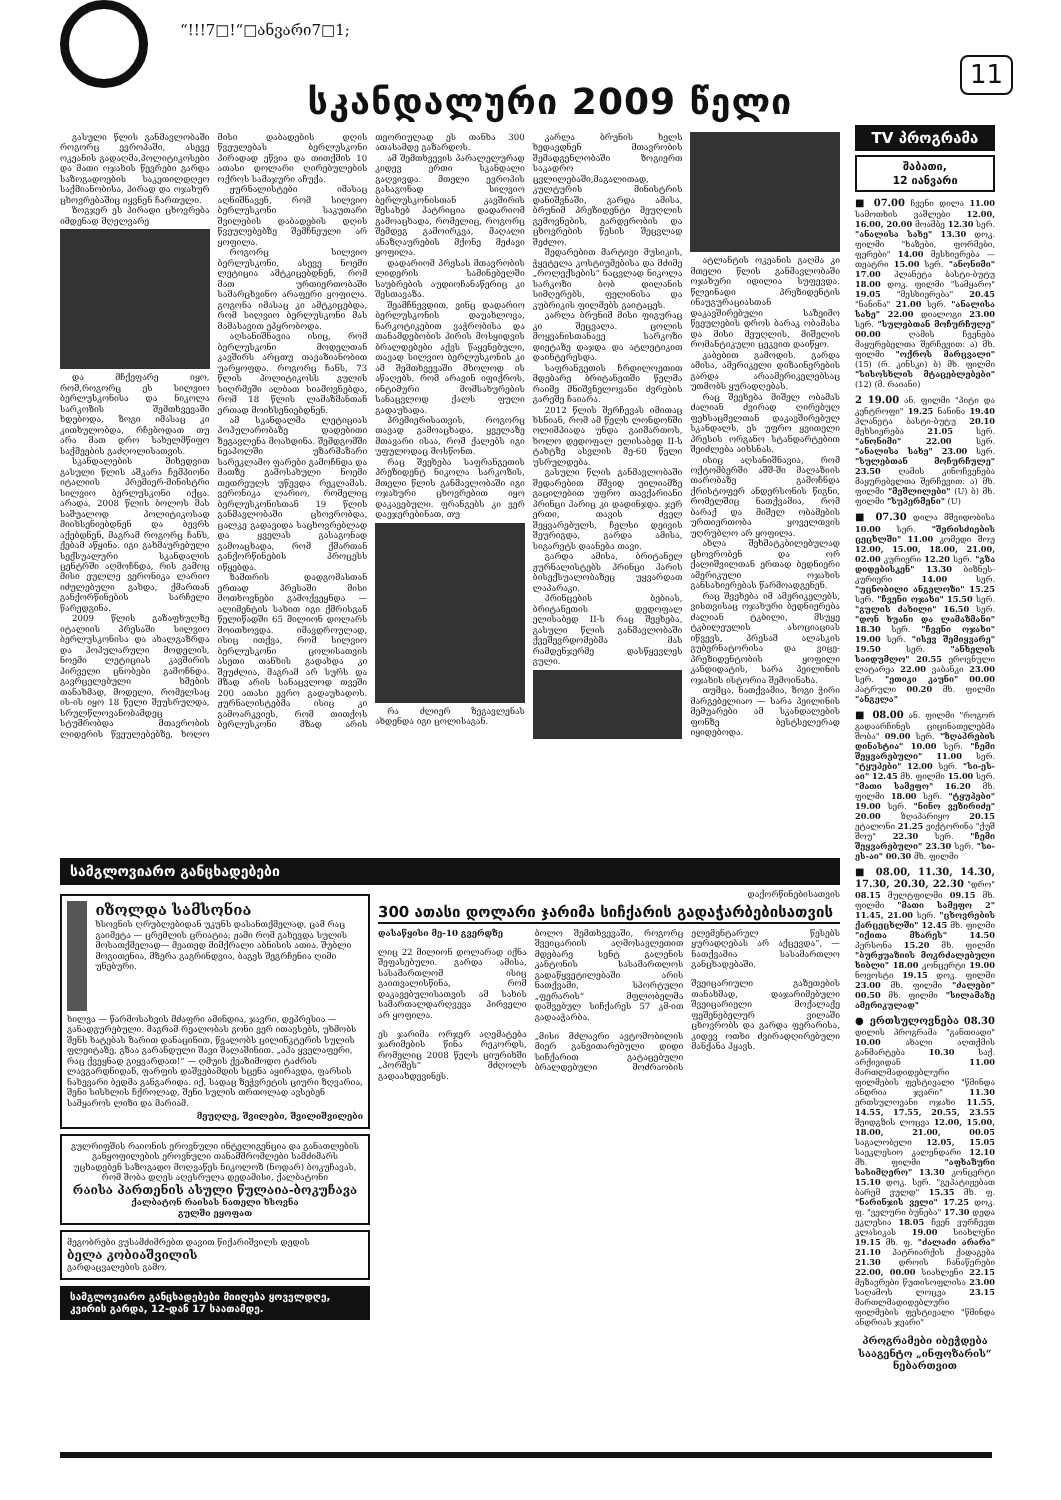“!!!7□!“□ანვარი7□1;
11
სკანდალური 2009 წელი
გასული წლის განმავლობაში როგორც ევროპაში, ასევე ოკეანის გადაღმა,პოლიტიკოსები და მათი ოჯახის წევრები გარდა საზოგადოების საკეთილდღეო საქმიანობისა, პირად და ოჯახურ ცხოვრებაშიც იყვნენ ჩართული.
ზოგჯერ ეს პირადი ცხოვრება იმდენად მღელვარე
და მჩქეფარე იყო, რომ,როგორც ეს სილვიო ბერლუსკონისა და ნიკოლა სარკოზის შემთხვევაში ხდებოდა, ზოგი იმასაც კი კითხულობდა, რჩებოდათ თუ არა მათ დრო სახელმწიფო საქმეების გაძღოლისათვის.
სკანდალების მიხედვით გასული წლის აშკარა ჩემპიონი იტალიის პრემიერ-მინისტრი სილვიო ბერლუსკონი იქცა. არადა, 2008 წლის ბოლოს მას საშუალოდ პოლიტიკოსად მიიხსენიებდნენ და ბევრს აქებდნენ, მაგრამ როგორც ჩანს, ქებამ აწყინა. იგი გახმაურებული სექსუალური სკანდალის ცენტრში აღმოჩნდა, რის გამოც მისი ეულლე ვერონიკა ლარიო იძულებული გახდა, ქმართან განქორწინების სარჩელი წარედგინა.
2009 წლის გაზაფხულზე იტალიის პრესაში სილვიო ბერლუსკონისა და ახალგაზრდა და პოპულარული მოდელის, ნოემი ლეტიციას კავშირის პირველი ცნობები გამოჩნდა. გავრცელებული ხმების თანახმად, მოდელი, რომელსაც ის-ის იყო 18 წელი შეუსრულდა, სრულწლოვანობამდეც სტუმრობდა მთავრობის ლიდერის წვეულებებზე, ხოლო მისი დაბადების დღის წვეულებას ბერლუსკონი პირადად ეწვია და თითქმის 10 ათასი დოლარი ღირებულების ოქროს სამაჯური აჩუქა.
ჟურნალისტები იმასაც აღნიშნავენ, რომ სილვიო ბერლუსკონი საკუთარი შვილების დაბადების დღის წვეულებებზე შემჩნეული არ ყოფილა.
როგორც სილვიო ბერლუსკონი, ასევე ნოემი ლეტიცია ამტკიცებდნენ, რომ მათ ურთიერთობაში სამარცხვინო არაფერი ყოფილა. გოგონა იმასაც კი ამტკიცებდა, რომ სილვიო ბერლუსკონი მას მამასავით ეპყრობოდა.
აღსანიშნავია ისიც, რომ ბერლუსკონი მოდელთან კავშირს არცთუ თავაზიანობით უარყოფდა. როგორც ჩანს, 73 წლის პოლიტიკოსს გულის სიღრმეში ალბათ სიამოვნებდა, რომ 18 წლის ლამაზმანთან ერთად მოიხსენიებდნენ.
ამ სკანდალმა ლეტიციას პოპულარობაზე დადებითი ზეგავლენა მოახდინა. შემდგომში ნეაპოლში უზარმაზარი სარეკლამო ფარები გამოჩნდა და მათზე გამოსახული ნოემი თეთრეულს უწევდა რეკლამას. ვერონიკა ლარიო, რომელიც ბერლუსკონისთან 19 წლის განმავლობაში ცხოვრობდა, ცალკე გადავიდა საცხოვრებლად და ყველას გასაგონად გამოაცხადა, რომ ქმართან განქორწინების პროცესს იწყებდა.
ზამთრის დადგომასთან ერთად პრესაში მისი მოთხოვნები გამოქვეყნდა — ალიმენტის სახით იგი ქმრისგან წელიწადში 65 მილიონ დოლარს მოითხოვდა. იმავდროულად, ისიც ითქვა, რომ სილვიო ბერლუსკონი ცოლისათვის ასეთი თანხის გადახდა კი შეუძლია, მაგრამ არ სურს და მზად არის სანაცვლოდ თვეში 200 ათასი ევრო გადაუხადოს. ჟურნალისტებმა ისიც კი გამოარკვიეს, რომ თითქოს ბერლუსკონი მზად არის თეორიულად ეს თანხა 300 ათასამდე გაზარდოს.
ამ შემთხვევის პარალელურად კიდევ ერთი სკანდალი გაღვივდა. მთელი ევროპის გასაგონად სილვიო ბერლუსკონისთან კავშირის შესახებ პატრიცია დადარიომ გამოაცხადა, რომელიც, როგორც შემდეგ გამოირკვა, მაღალი ანაზღაურების მქონე მეძავი ყოფილა.
დადარიომ პრესას მთავრობის ლიდერის სამინებელში საუბრების აუდიოჩანაწერიც კი შესთავაზა.
შეამჩნევდით, ვინც დადარიო ბერლუსკონის დაუახლოვა, ნარკოტიკებით ვაჭრობისა და თანამდებობის პირის მოსყიდვის ბრალდებები აქვს წაყენებული, თავად სილვიო ბერლუსკონის კი ამ შემთხვევაში მხოლოდ ის აწაღებს, რომ არავინ იფიქროს, ინტიმური მომსახურების სანაცვლოდ ქალს ფული გადაუხადა.
პრემიერისათვის, როგორც თავად გამოაცხადა, ყველაზე მთავარი ისაა, რომ ქალებს იგი უფულოდაც მოსწონთ.
რაც შეეხება საფრანგეთის პრეზიდენტ ნიკოლა სარკოზის, მთელი წლის განმავლობაში იგი ოჯახური ცხოვრებით იყო დაკავებული. ფრანგებს კი ვერ დაეჯერებინათ, თუ
რა ძლიერ ზეგავლენას ახდენდა იგი ცოლისაგან.
კარლა ბრუნის ხელს ხედავდნენ მთავრობის შემადგენლობაში ზოგიერთ საკადრო ცვლილებაში,მაგალითად, კულტურის მინისტრის დანიშვნაში, გარდა ამისა, ბრუნიმ პრეზიდენტი მეუღლის გემოვნების, გარდერობის და ცხოვრების წესის შეცვლად შეძლო.
შედარებით მარტივი მუსიკის, ჭყეტელა კოსტიუმებისა და მძიმე „როლექსების“ ნაცვლად ნიკოლა სარკოზი ბობ დილანის სიმღერებს, ფელინისა და კუბრიკის ფილმებს გაიტაცეს.
კარლა ბრუნიმ მისი ფიგურაც კი შეცვალა. ცოლის მოყვანისთანავე სარკოზი დიეტაზე დაჯდა და ატლეტიკით დაინტერესდა.
საფრანგეთის ჩრდილოეთით მდებარე ბრიტანეთში წელმა რაიმე მნიშვნელოვანი ძვრების გარეშე ჩაიარა.
2012 წლის შერჩევას იმითაც ხსნიან, რომ ამ წელს ლონდონში ოლიმპიადა უნდა გაიმართოს, ხოლო დედოფალ ელისაბედ II-ს ტახტზე ასვლის მე-60 წელი უსრულდება.
გასული წლის განმავლობაში შედარებით მშვიდ უილიამზე გაცილებით უფრო თავქარიანი პრინცი ჰარიც კი დადინჯდა. ჯერ ერთი, თავის ძველ შეყვარებულს, ჩელსი დეივის შეურიგდა, გარდა ამისა, სიგარეტს დაანება თავი.
გარდა ამისა, ბრიტანელ ჟურნალისტებს პრინცი ჰარის ბისექსუალობაზეც უყვარდათ ლაპარაკი.
პრინცების ბებიას, ბრიტანეთის დედოფალ ელისაბედ II-ს რაც შეეხება, გასული წლის განმავლობაში ქვეშევრდომებმა მას რამდენჯერმე დასწყევლეს გული.
ატლანტის ოკეანის გაღმა კი მთელი წლის განმავლობაში ოჯახური იდილია სუფევდა. წლეინადი პრეზიდენტის ინაუგურაციასთან დაკავშირებული საზეიმო წვეულების დროს ბარაკ ობამასა და მისი მეუღლის, მიშელის რომანტიკული ცეკვით დაიწყო.
კაბებით გამოდის. გარდა ამისა, ამერიკელი დიზაინერების გარდა არაამერიკელებსაც უთმობს ყურადღებას.
რაც შეეხება მიშელ ობამას ძალიან ძვირად ღირებულ ფეხსაცმელთან დაკავშირებულ სკანდალს, ეს უფრო ყვითელი პრესის ორგანო სტანდარტებით შეიძლება აიხსნას.
ისიც აღსანიშნავია, რომ ოქტომბერში აშშ-ში მალაზიის თარობაზე გამოჩნდა ქრისტოფერ ანდერსონის წიგნი, რომელშიც ნათქვამია, რომ ბარაქ და მიშელ ობამების ურთიერთობა ყოველთვის უღრუბლო არ ყოფილა.
ახლა შეხმატკბილებულად ცხოვრობენ და ორ ქალიშვილთან ერთად ბედნიერი ამერიკული ოჯახის განსახიერებას წარმოადგენენ.
რაც შეეხება იმ ამერიკელებს, ვისთვისაც ოჯახური ბედნიერება ძალიან ტკბილი, მსუყე ტკბილეულის ასოციაციას იწვევს, პრესამ ალასკის გუბერნატორისა და ვიცე-პრეზიდენტობის ყოფილი კანდიდატის, სარა პეილინის ოჯახის ისტორია შემოინახა.
თუმცა, ნათქვამია, ზოგი ჭირი მარგებელიაო — სარა პეილინის მემუარები ამ სკანდალების ფონზე ბესტსელერად იყიდებოდა.
სამგლოვიარო განცხადებები
იზოლდა სამსონია
ხსოვნის ღრუბლებიდან უკუნს დასანთქმელად, ცამ რაც გაიმეტა — ცრემლის ცრიატია; ჟამი რომ გახევდა სულის მოსათქმელად— მეათედ მიმქრალი აბნისის ათია. შუბლი მოგითენია, მზერა გაგრინდვია, ბაგეს შეგრჩენია ღიმი უნებური.
ხილვა — წარმოსახვის მძაფრი ამინდია, ჯავრი, დეპრესია — განადგურებული. მაგრამ რეალობას გონი ვერ ითავსებს, უხმობს შენს ხატებას ზარით დანაცინით, წვალობს ცილინკტერის სულის ფლეიტაზე, გზაა გარანდული შავი შალაშინით. „აჰა ყველაფერი, რაც ქვეყნად გიყვარდათ!“ — ღმუის ქვაზიმოდო ტაძრის ლავგარდნიდან, ფარფის დაშვებამდის სცენა აყირავდა, ფარსის ნახევარი ბედმა განგარიდა. იქ, სადაც ზეჭვრეტის ციური ზღვარია, შენი სისხლის ჩქროლად, შენი სულის თრთოლად ავსებენ სამყაროს ლიზი და მარიამ.
მეუღლე, შვილები, შვილიშვილები
გულრიფშის რაიონის ეროვნული ინტელიგენცია და განათლების განყოფილების ეროვნული თანამშრომლები სამძიმარს უცხადებენ საზოგადო მოღვაწეს ნიკოლოზ (ნოდარ) ბოკუჩავას, რომ შობა დღეს აღესრულა დედამისი, ქალბატონი
რაისა პართენის ასული წულაია-ბოკუჩავა
ქალბატონ რაისას ნათელი ხსოვნა
გულში ეყოფათ
მეგობრები ვუსამძიმრებთ დავით წიქარიშვილს დედის
ბელა კობიაშვილის
გარდაცვალების გამო.
სამგლოვიარო განცხადებები მიიღება ყოველდღე, კვირის გარდა, 12-დან 17 საათამდე.
დაქორწინებისათვის
300 ათასი დოლარი ჯარიმა სიჩქარის გადაჭარბებისათვის
დასაწყისი მე-10 გვერდზე
ლიც 22 მილიონ დოლარად იქნა შეფასებული. გარდა ამისა, სასამართლომ ისიც გაითვალისწინა, რომ დაკავებულისათვის ამ სახის სამართალდარღვევა პირველი არ ყოფილა.
ეს ჯარიმა ორჯერ აღემატება ჯარიმების წინა რეკორდს, რომელიც 2008 წელს ციურიხში „პორშეს“ მძღოლს გადაახდევინეს.
ბოლო შემთხვევაში, როგორც შვეიცარიის აღმოსავლეთით მდებარე სენტ გალენის კანტონის სასამართლოს გადაწყვეტილებაში არის ნათქვამი, სპორტული „ფერარის“ მფლობელმა დაშვებულ სიჩქარეს 57 კმ-ით გადააჭარბა.
„მისი მძლავრი ავტომობილის მიერ განვითარებული დიდი სიჩქარით გატაცებული ბრალდებული მოძრაობის ელემენტარულ წესებს ყურადღებას არ აქცევდა“, — ნათქვამია სასამართლო განცხადებაში.
შვეიცარიული გაზეთების თანახმად, დაჯარიმებული შვეიცარიელი მოქალაქე ფეშენებელურ ვილაში ცხოვრობს და გარდა ფერარისა, კიდევ ოთხი ძვირადღირებული მანქანა ჰყავს.
TV პროგრამა
შაბათი,
12 იანვარი
■ 07.00 ჩვენი დილა 11.00 სამოთხის ვაშლები 12.00, 16.00, 20.00 მოამბე 12.30 სერ. "ანალისა სახე" 13.30 დოკ. ფილმი "ხაზები, ფორმები, ფერები" 14.00 მესხიერება — თეატრი 15.00 სერ. "ანონიმი" 17.00 პლანეტა ბასტი-ბუტუ 18.00 დოკ. ფილმი "სამყარო" 19.05 "მესხიერება" 20.45 "ნანინა" 21.00 სერ. "ანალისა სახე" 22.00 დიალოგი 23.00 სერ. "სულებთან მოჩურჩულე" 00.00 ღამის ჩვენება მაყურებელთა შერჩევით: ა) მხ. ფილმი "ოქროს მარცვალი" (15) (რ. კინსკი) ბ) მხ. ფილმი "სისოსხლის მტაცებლებები" (12) (მ. რაიანი)
2 19.00 ან. ფილმი "პიტი და კენტროფი" 19.25 ნანინა 19.40 პლანეტა ბასტი-ბუტუ 20.10 მეხსიერება 21.05 სერ. "ანონიმი" 22.00 სერ. "ანალისა სახე" 23.00 სერ. "სულებთან მოჩურჩულე" 23.50 ღამის კინოჩვენება მაყურებელთა შერჩევით: ა) მხ. ფილმი "მეშლილები" (U) ბ) მხ. ფილმი "სუპერმენი" (U)
■ 07.30 დილა მშვიდობისა 10.00 სერ. "შერისძიების ცეცხლში" 11.00 კომედი შოუ 12.00, 15.00, 18.00, 21.00, 02.00 კურიერი 12.20 სერ. "გზა დიდებისკენ" 13.30 ბიზნეს-კურიერი 14.00 სერ. "უცნობილი ანგელოზი" 15.25 სერ. "ჩვენი ოჯახი" 15.50 სერ. "გულის ძახილი" 16.50 სერ. "დონ ხუანი და ლამაზმანი" 18.30 სერ. "ჩვენი ოჯახი" 19.00 სერ. "ისევ შემიყვარე" 19.50 სერ. "ანხელის საიდუმლო" 20.55 ეროვნული ლატარეა 22.00 ვაბანკი 23.00 სერ. "ეთიკი კაუნი" 00.00 პატრული 00.20 მხ. ფილმი "ანგელა"
■ 08.00 ან. ფილმი "როგორ გადაარჩინეს ციცინათელებმა შობა" 09.00 სერ. "ზღაპრების დინასტია" 10.00 სერ. "ჩემი შეყვარებული" 11.00 სერ. "ტყუპები" 12.00 სერ. "სი-ეს-აი" 12.45 მხ. ფილმი 15.00 სერ. "მათი სამეფო" 16.20 მხ. ფილმი 18.00 სერ. "ტყუპები" 19.00 სერ. "ნინო ვეზირიძე" 20.00 ზღაპარიყო 20.15 ეტალონი 21.25 ვიქტორინა "ქუშ შოუ" 22.30 სერ. "ჩემი შეყვარებული" 23.30 სერ. "სი-ეს-აი" 00.30 მხ. ფილმი
■ 08.00, 11.30, 14.30, 17.30, 20.30, 22.30 "დრო" 08.15 მულტფილმი 09.15 მხ. ფილმი "მათი სამეფო 2" 11.45, 21.00 სერ. "ცხოვრების ქარცეცხლში" 12.45 მხ. ფილმი "იქითა მხარეს" 14.50 პერსონა 15.20 მხ. ფილმი "ბურჟუაზიის მოკრძალებული ხიბლი" 18.00 კონცერტი 19.00 ნოვოსტი 19.15 დოკ. ფილმი 23.00 მხ. ფილმი "ძალები" 00.50 მხ. ფილმი "სილამაზე ამერიკულად"
● ერთსულოვნება 08.30 დილის პროგრამა "განთიადი" 10.00 ახალი აღთქმის განმარტება 10.30 საქ. არქივიდან 11.00 მართლმადიდებლური ფილმების ფესტივალი "წმინდა ანდრია ჯვარი" 11.30 ერთსულოვანი ოჯახი 11.55, 14.55, 17.55, 20.55, 23.55 შეიდგზის ლოცვა 12.00, 15.00, 18.00, 21.00, 00.05 საგალობელი 12.05, 15.05 საეკლესიო კალენდარი 12.10 მხ. ფილმი "აფხაზური სასიმღერო" 13.30 კონცერტი 15.10 დოკ. სერ. "გეპატიჟებათ ბარემ ვულდ" 15.35 მხ. ფ. "ნარინჯის ველი" 17.25 დოკ. ფ. "ველური ბუნება" 17.30 დედა ეკლესია 18.05 ჩვენ ვურჩევთ კლასიკას 19.00 სიახლენი 19.15 მხ. ფ. "ძალაძი არარა" 21.10 პატრიარქის ქადაგება 21.30 დროის ჩანაწერები 22.00, 00.00 სიახლენი 22.15 მეზავრები წუთისოფლისა 23.00 საღამოს ლოცვა 23.15 მართლმადიდებლური ფილმების ფესტივალი "წმინდა ანდრიას ჯვარი"
პროგრამები იბეჭდება სააგენტო „ინფოზარის“ ნებართვით